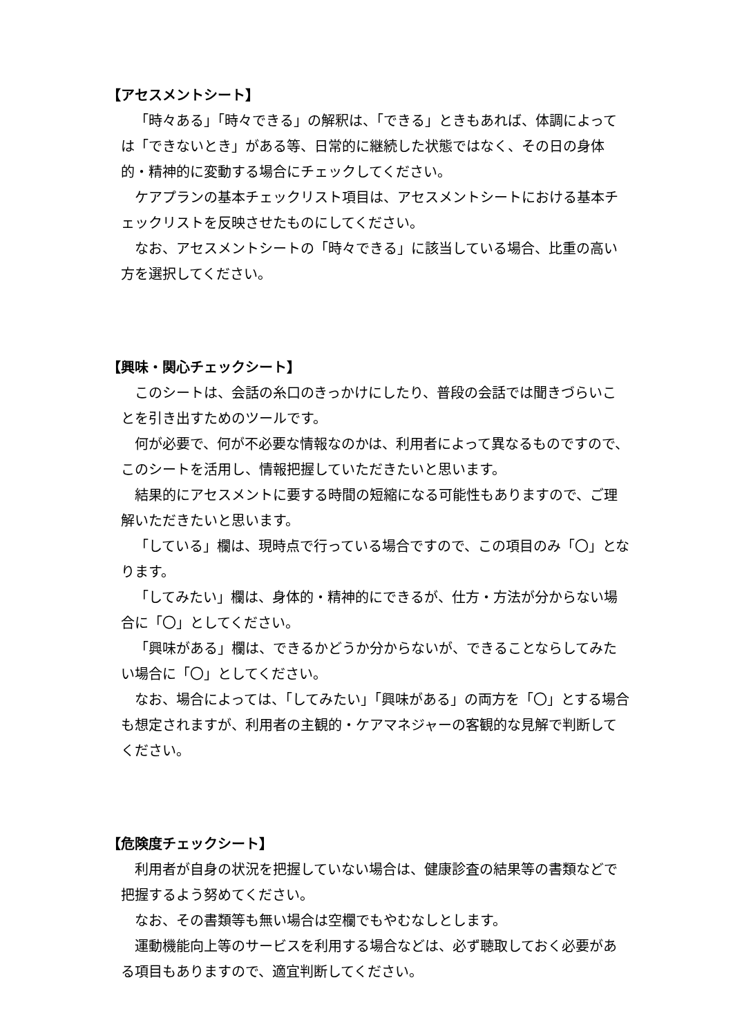【アセスメントシート】
「時々ある」「時々できる」の解釈は、「できる」ときもあれば、体調によっては「できないとき」がある等、日常的に継続した状態ではなく、その日の身体的・精神的に変動する場合にチェックしてください。
ケアプランの基本チェックリスト項目は、アセスメントシートにおける基本チェックリストを反映させたものにしてください。
なお、アセスメントシートの「時々できる」に該当している場合、比重の高い方を選択してください。
【興味・関心チェックシート】
このシートは、会話の糸口のきっかけにしたり、普段の会話では聞きづらいことを引き出すためのツールです。
何が必要で、何が不必要な情報なのかは、利用者によって異なるものですので、このシートを活用し、情報把握していただきたいと思います。
結果的にアセスメントに要する時間の短縮になる可能性もありますので、ご理解いただきたいと思います。
「している」欄は、現時点で行っている場合ですので、この項目のみ「〇」となります。
「してみたい」欄は、身体的・精神的にできるが、仕方・方法が分からない場合に「〇」としてください。
「興味がある」欄は、できるかどうか分からないが、できることならしてみたい場合に「〇」としてください。
なお、場合によっては、「してみたい」「興味がある」の両方を「〇」とする場合も想定されますが、利用者の主観的・ケアマネジャーの客観的な見解で判断してください。
【危険度チェックシート】
利用者が自身の状況を把握していない場合は、健康診査の結果等の書類などで把握するよう努めてください。
なお、その書類等も無い場合は空欄でもやむなしとします。
運動機能向上等のサービスを利用する場合などは、必ず聴取しておく必要がある項目もありますので、適宜判断してください。